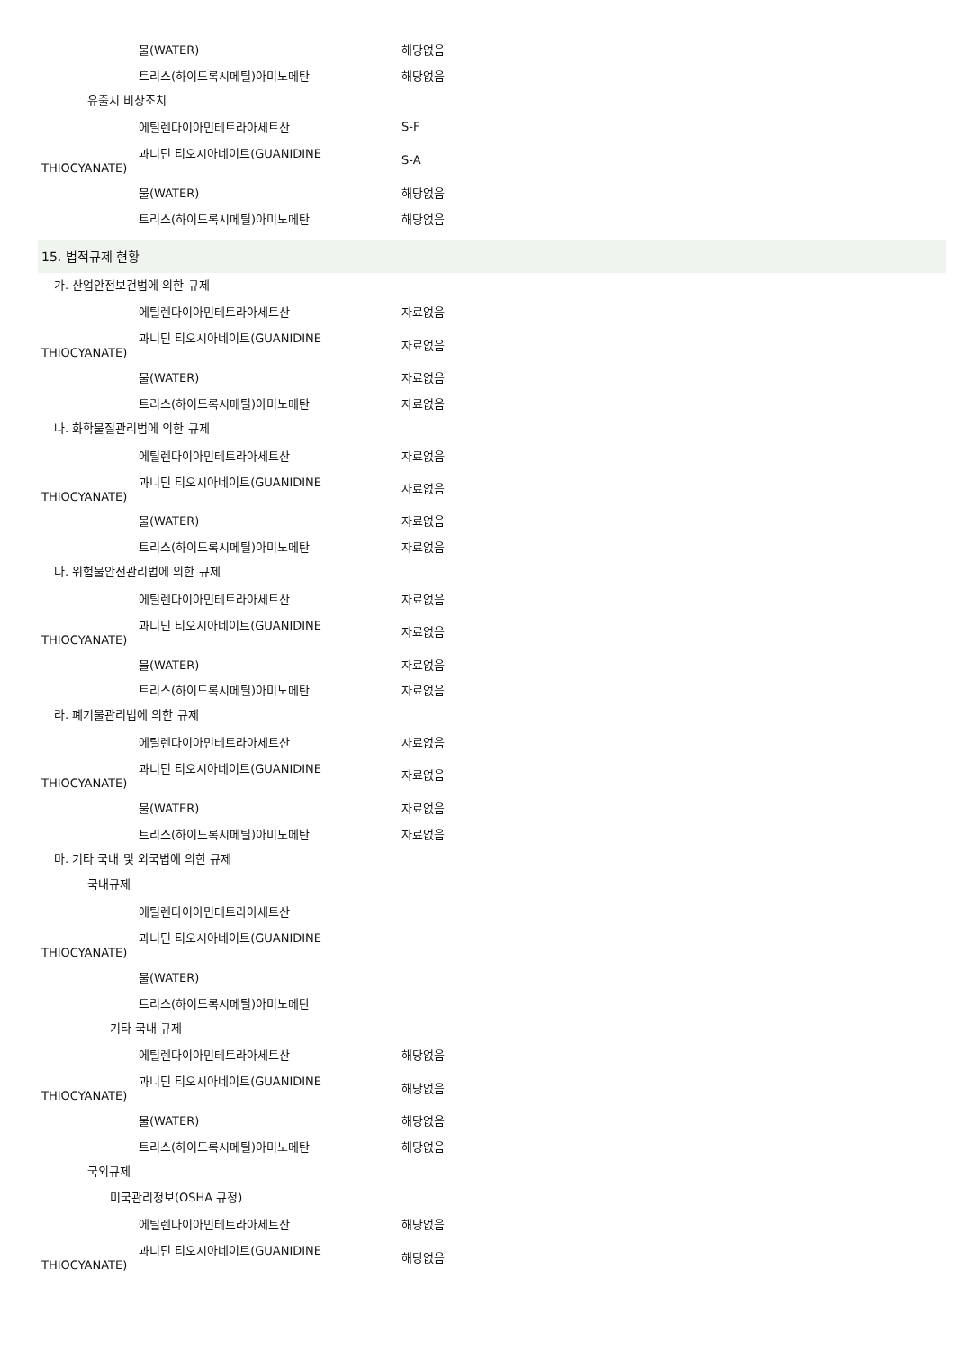물(WATER) 해당없음
트리스(하이드록시메틸)아미노메탄 해당없음
유출시 비상조치
에틸렌다이아민테트라아세트산 S-F
과니딘 티오시아네이트(GUANIDINE
THIOCYANATE)
S-A
물(WATER) 해당없음
트리스(하이드록시메틸)아미노메탄 해당없음
15. 법적규제 현황
가. 산업안전보건법에 의한 규제
에틸렌다이아민테트라아세트산 자료없음
과니딘 티오시아네이트(GUANIDINE
THIOCYANATE)
자료없음
물(WATER) 자료없음
트리스(하이드록시메틸)아미노메탄 자료없음
나. 화학물질관리법에 의한 규제
에틸렌다이아민테트라아세트산 자료없음
과니딘 티오시아네이트(GUANIDINE
THIOCYANATE)
자료없음
물(WATER) 자료없음
트리스(하이드록시메틸)아미노메탄 자료없음
다. 위험물안전관리법에 의한 규제
에틸렌다이아민테트라아세트산 자료없음
과니딘 티오시아네이트(GUANIDINE
THIOCYANATE)
자료없음
물(WATER) 자료없음
트리스(하이드록시메틸)아미노메탄 자료없음
라. 폐기물관리법에 의한 규제
에틸렌다이아민테트라아세트산 자료없음
과니딘 티오시아네이트(GUANIDINE
THIOCYANATE)
자료없음
물(WATER) 자료없음
트리스(하이드록시메틸)아미노메탄 자료없음
마. 기타 국내 및 외국법에 의한 규제
국내규제
에틸렌다이아민테트라아세트산
과니딘 티오시아네이트(GUANIDINE
THIOCYANATE)
물(WATER)
트리스(하이드록시메틸)아미노메탄
기타 국내 규제
에틸렌다이아민테트라아세트산 해당없음
과니딘 티오시아네이트(GUANIDINE
THIOCYANATE)
해당없음
물(WATER) 해당없음
트리스(하이드록시메틸)아미노메탄 해당없음
국외규제
미국관리정보(OSHA 규정)
에틸렌다이아민테트라아세트산 해당없음
과니딘 티오시아네이트(GUANIDINE
THIOCYANATE)
해당없음